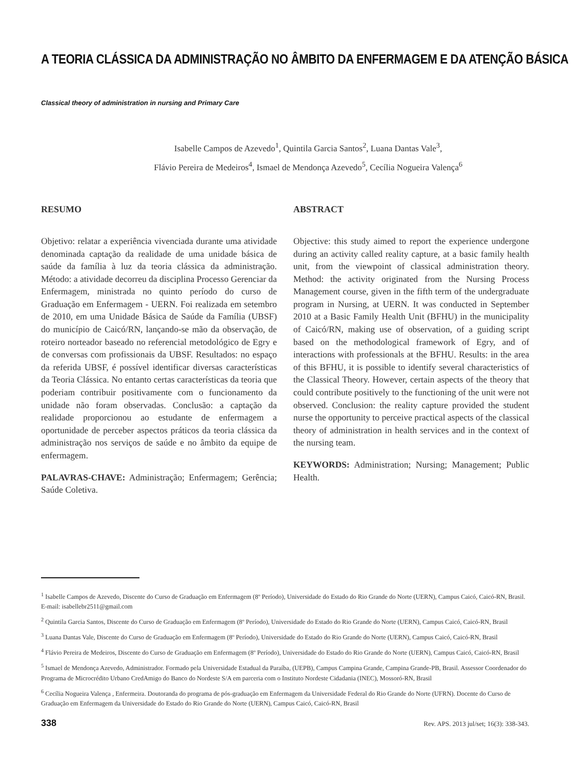A TEORIA CLÁSSICA DA ADMINISTRAÇÃO NO ÂMBITO DA ENFERMAGEM E DA ATENÇÃO BÁSICA
Classical theory of administration in nursing and Primary Care
Isabelle Campos de Azevedo<sup>1</sup>, Quintila Garcia Santos<sup>2</sup>, Luana Dantas Vale<sup>3</sup>,
Flávio Pereira de Medeiros<sup>4</sup>, Ismael de Mendonça Azevedo<sup>5</sup>, Cecília Nogueira Valença<sup>6</sup>
RESUMO
Objetivo: relatar a experiência vivenciada durante uma atividade denominada captação da realidade de uma unidade básica de saúde da família à luz da teoria clássica da administração. Método: a atividade decorreu da disciplina Processo Gerenciar da Enfermagem, ministrada no quinto período do curso de Graduação em Enfermagem - UERN. Foi realizada em setembro de 2010, em uma Unidade Básica de Saúde da Família (UBSF) do município de Caicó/RN, lançando-se mão da observação, de roteiro norteador baseado no referencial metodológico de Egry e de conversas com profissionais da UBSF. Resultados: no espaço da referida UBSF, é possível identificar diversas características da Teoria Clássica. No entanto certas características da teoria que poderiam contribuir positivamente com o funcionamento da unidade não foram observadas. Conclusão: a captação da realidade proporcionou ao estudante de enfermagem a oportunidade de perceber aspectos práticos da teoria clássica da administração nos serviços de saúde e no âmbito da equipe de enfermagem.
PALAVRAS-CHAVE: Administração; Enfermagem; Gerência; Saúde Coletiva.
ABSTRACT
Objective: this study aimed to report the experience undergone during an activity called reality capture, at a basic family health unit, from the viewpoint of classical administration theory. Method: the activity originated from the Nursing Process Management course, given in the fifth term of the undergraduate program in Nursing, at UERN. It was conducted in September 2010 at a Basic Family Health Unit (BFHU) in the municipality of Caicó/RN, making use of observation, of a guiding script based on the methodological framework of Egry, and of interactions with professionals at the BFHU. Results: in the area of this BFHU, it is possible to identify several characteristics of the Classical Theory. However, certain aspects of the theory that could contribute positively to the functioning of the unit were not observed. Conclusion: the reality capture provided the student nurse the opportunity to perceive practical aspects of the classical theory of administration in health services and in the context of the nursing team.
KEYWORDS: Administration; Nursing; Management; Public Health.
<sup>1</sup> Isabelle Campos de Azevedo, Discente do Curso de Graduação em Enfermagem (8º Período), Universidade do Estado do Rio Grande do Norte (UERN), Campus Caicó, Caicó-RN, Brasil. E-mail: isabellebr2511@gmail.com
<sup>2</sup> Quintila Garcia Santos, Discente do Curso de Graduação em Enfermagem (8º Período), Universidade do Estado do Rio Grande do Norte (UERN), Campus Caicó, Caicó-RN, Brasil
<sup>3</sup> Luana Dantas Vale, Discente do Curso de Graduação em Enfermagem (8º Período), Universidade do Estado do Rio Grande do Norte (UERN), Campus Caicó, Caicó-RN, Brasil
<sup>4</sup> Flávio Pereira de Medeiros, Discente do Curso de Graduação em Enfermagem (8º Período), Universidade do Estado do Rio Grande do Norte (UERN), Campus Caicó, Caicó-RN, Brasil
<sup>5</sup> Ismael de Mendonça Azevedo, Administrador. Formado pela Universidade Estadual da Paraíba, (UEPB), Campus Campina Grande, Campina Grande-PB, Brasil. Assessor Coordenador do Programa de Microcrédito Urbano CredAmigo do Banco do Nordeste S/A em parceria com o Instituto Nordeste Cidadania (INEC), Mossoró-RN, Brasil
<sup>6</sup> Cecília Nogueira Valença , Enfermeira. Doutoranda do programa de pós-graduação em Enfermagem da Universidade Federal do Rio Grande do Norte (UFRN). Docente do Curso de Graduação em Enfermagem da Universidade do Estado do Rio Grande do Norte (UERN), Campus Caicó, Caicó-RN, Brasil
338 Rev. APS. 2013 jul/set; 16(3): 338-343.